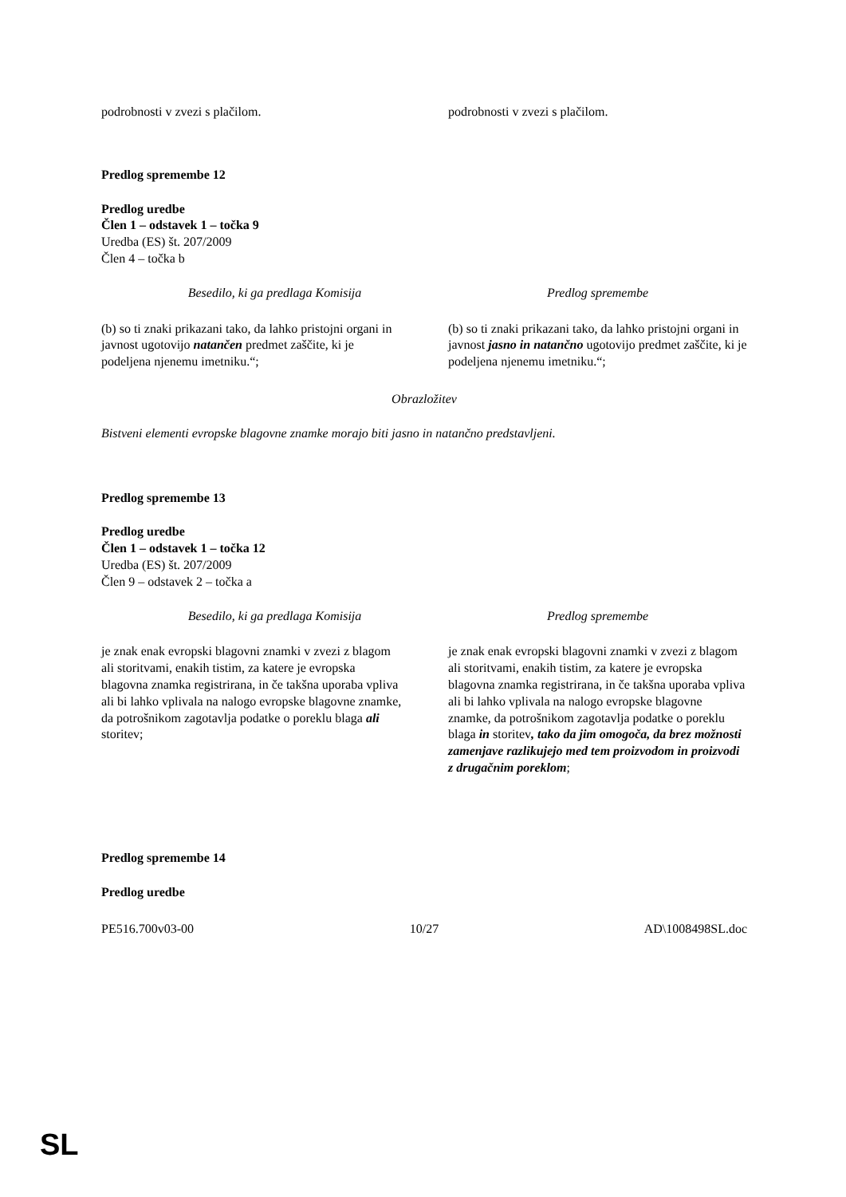| podrobnosti v zvezi s plačilom. | podrobnosti v zvezi s plačilom. |
Predlog spremembe 12
Predlog uredbe
Člen 1 – odstavek 1 – točka 9
Uredba (ES) št. 207/2009
Člen 4 – točka b
| Besedilo, ki ga predlaga Komisija | Predlog spremembe |
| --- | --- |
| (b) so ti znaki prikazani tako, da lahko pristojni organi in javnost ugotovijo natančen predmet zaščite, ki je podeljena njenemu imetniku.“; | (b) so ti znaki prikazani tako, da lahko pristojni organi in javnost jasno in natančno ugotovijo predmet zaščite, ki je podeljena njenemu imetniku.“; |
Obrazložitev
Bistveni elementi evropske blagovne znamke morajo biti jasno in natančno predstavljeni.
Predlog spremembe 13
Predlog uredbe
Člen 1 – odstavek 1 – točka 12
Uredba (ES) št. 207/2009
Člen 9 – odstavek 2 – točka a
| Besedilo, ki ga predlaga Komisija | Predlog spremembe |
| --- | --- |
| je znak enak evropski blagovni znamki v zvezi z blagom ali storitvami, enakih tistim, za katere je evropska blagovna znamka registrirana, in če takšna uporaba vpliva ali bi lahko vplivala na nalogo evropske blagovne znamke, da potrošnikom zagotavlja podatke o poreklu blaga ali storitev; | je znak enak evropski blagovni znamki v zvezi z blagom ali storitvami, enakih tistim, za katere je evropska blagovna znamka registrirana, in če takšna uporaba vpliva ali bi lahko vplivala na nalogo evropske blagovne znamke, da potrošnikom zagotavlja podatke o poreklu blaga in storitev , tako da jim omogoča, da brez možnosti zamenjave razlikujejo med tem proizvodom in proizvodi z drugačnim poreklom ; |
Predlog spremembe 14
Predlog uredbe
| PE516.700v03-00 | 10/27 | AD\1008498SL.doc |
SL